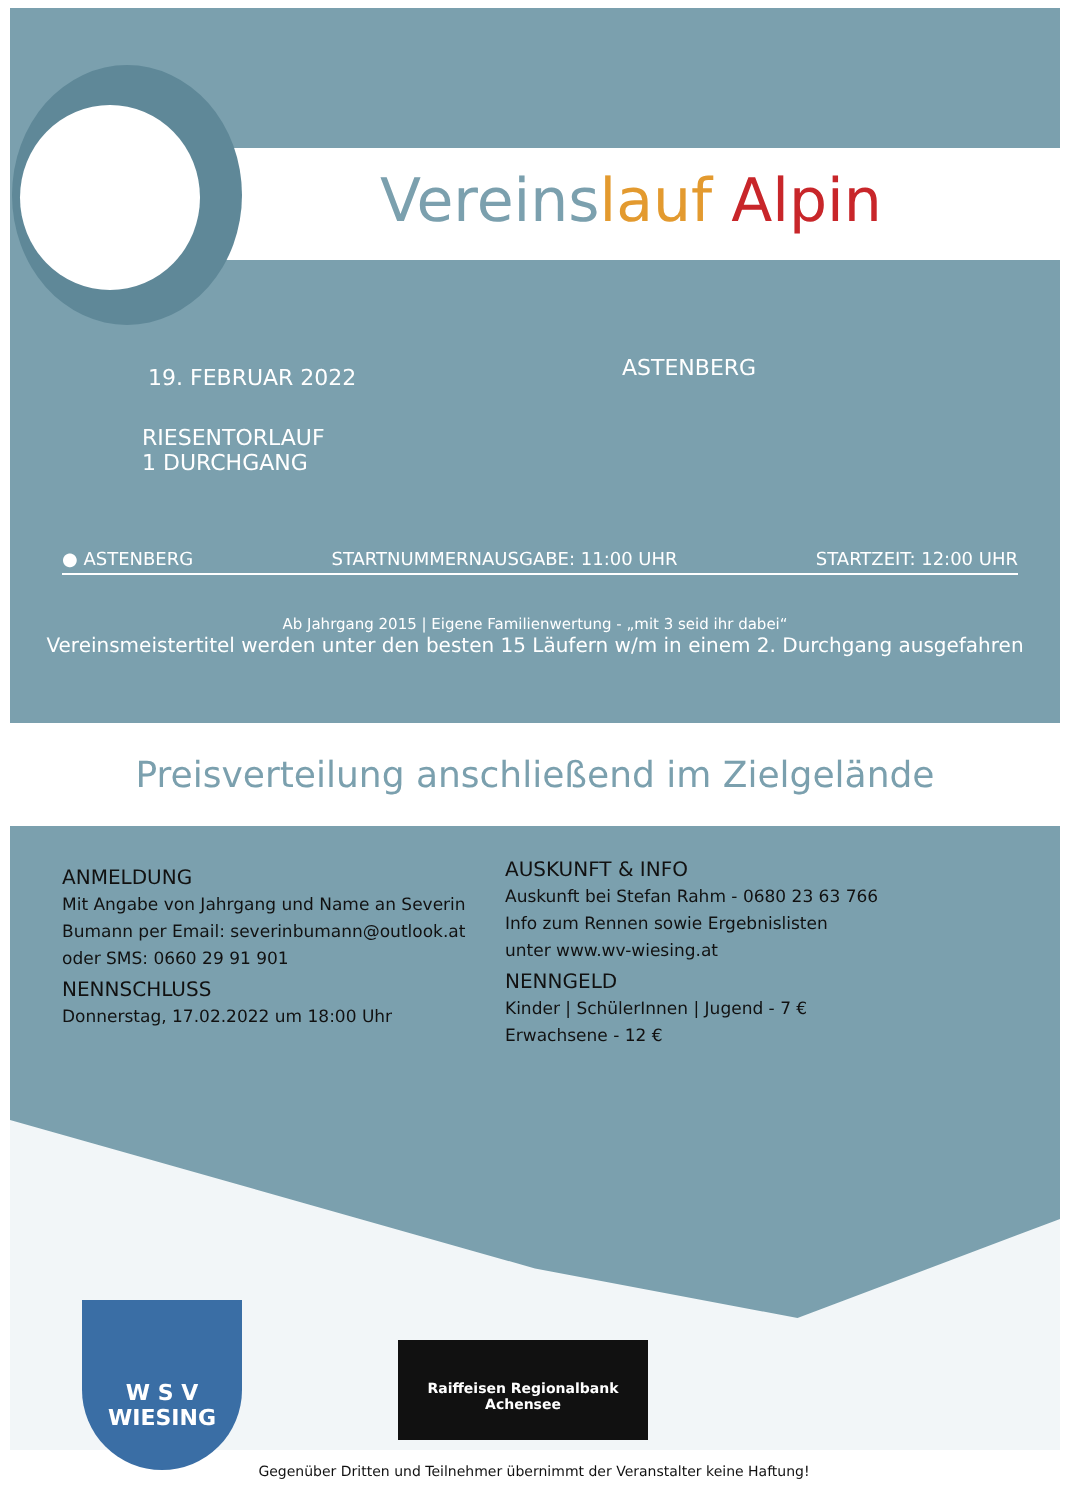Vereinslauf Alpin
19. FEBRUAR 2022 ASTENBERG
RIESENTORLAUF
1 DURCHGANG
● ASTENBERG STARTNUMMERNAUSGABE: 11:00 UHR STARTZEIT: 12:00 UHR
Ab Jahrgang 2015 | Eigene Familienwertung - „mit 3 seid ihr dabei“
Vereinsmeistertitel werden unter den besten 15 Läufern w/m in einem 2. Durchgang ausgefahren
Preisverteilung anschließend im Zielgelände
ANMELDUNG
Mit Angabe von Jahrgang und Name an Severin Bumann per Email: severinbumann@outlook.at oder SMS: 0660 29 91 901
NENNSCHLUSS
Donnerstag, 17.02.2022 um 18:00 Uhr
AUSKUNFT & INFO
Auskunft bei Stefan Rahm - 0680 23 63 766
Info zum Rennen sowie Ergebnislisten
unter www.wv-wiesing.at
NENNGELD
Kinder | SchülerInnen | Jugend - 7 €
Erwachsene - 12 €
W S V
WIESING
Raiffeisen Regionalbank
Achensee
Gegenüber Dritten und Teilnehmer übernimmt der Veranstalter keine Haftung!